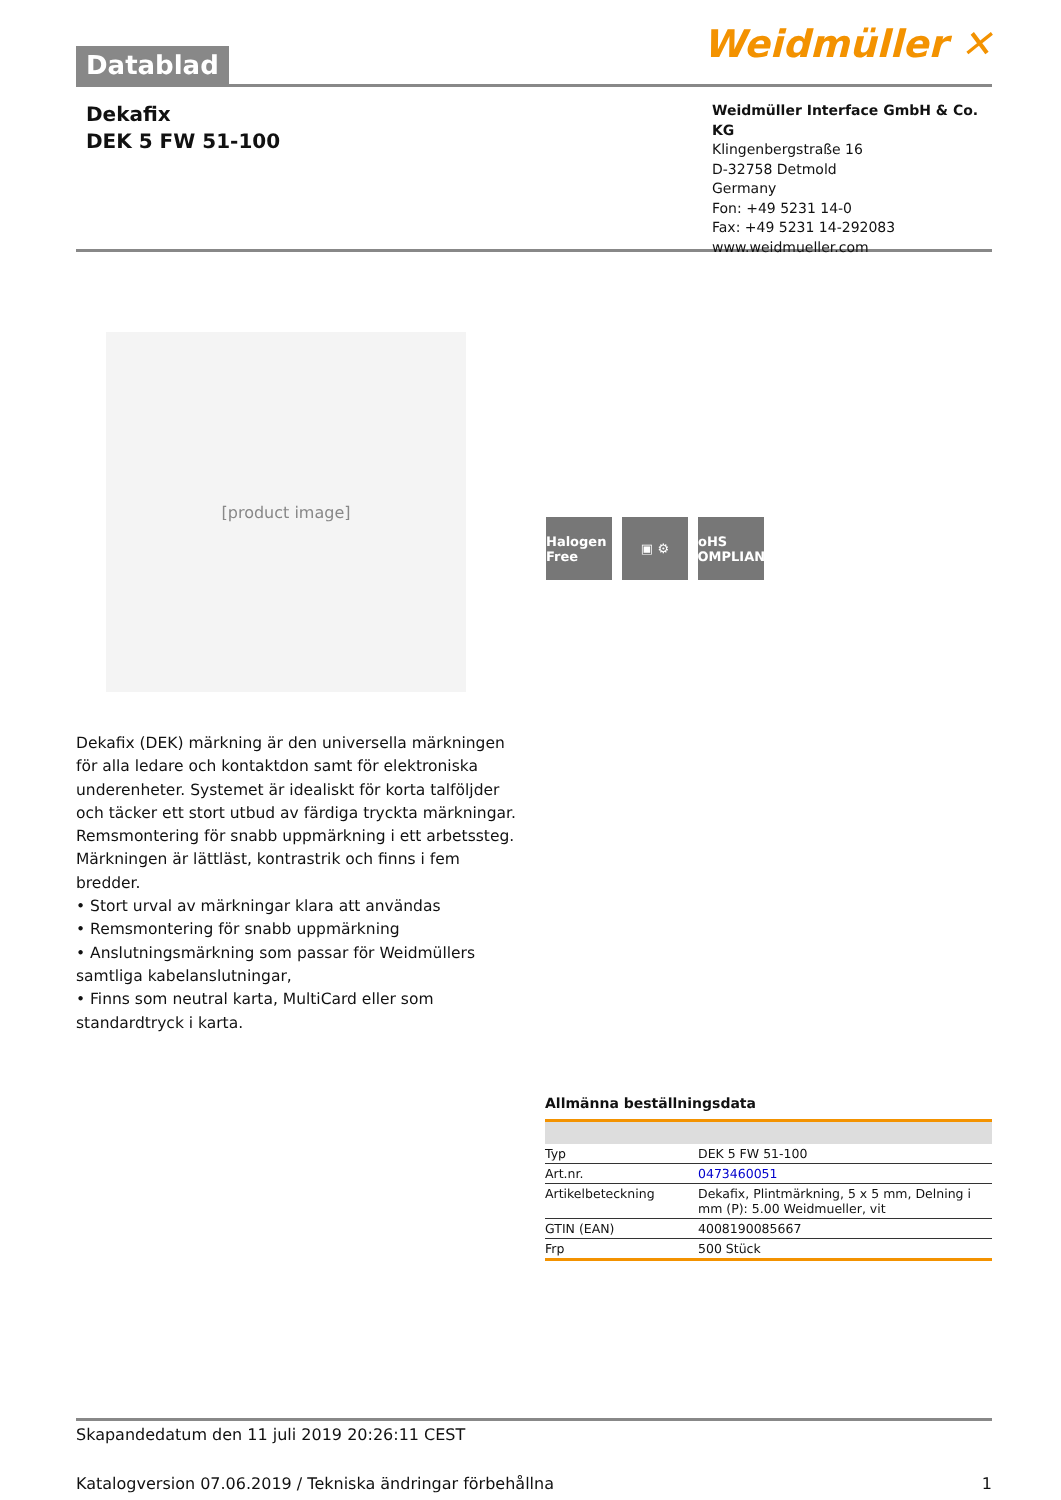Datablad
Weidmüller ✕
Dekafix
DEK 5 FW 51-100
Weidmüller Interface GmbH & Co. KG
Klingenbergstraße 16
D-32758 Detmold
Germany
Fon: +49 5231 14-0
Fax: +49 5231 14-292083
www.weidmueller.com
[product image]
Halogen Free
▣ ⚙ RoHS COMPLIANT
Dekafix (DEK) märkning är den universella märkningen för alla ledare och kontaktdon samt för elektroniska underenheter. Systemet är idealiskt för korta talföljder och täcker ett stort utbud av färdiga tryckta märkningar. Remsmontering för snabb uppmärkning i ett arbetssteg. Märkningen är lättläst, kontrastrik och finns i fem bredder.
• Stort urval av märkningar klara att användas
• Remsmontering för snabb uppmärkning
• Anslutningsmärkning som passar för Weidmüllers samtliga kabelanslutningar,
• Finns som neutral karta, MultiCard eller som standardtryck i karta.
Allmänna beställningsdata
| Typ | DEK 5 FW 51-100 |
| Art.nr. | 0473460051 |
| Artikelbeteckning | Dekafix, Plintmärkning, 5 x 5 mm, Delning i mm (P): 5.00 Weidmueller, vit |
| GTIN (EAN) | 4008190085667 |
| Frp | 500 Stück |
Skapandedatum den 11 juli 2019 20:26:11 CEST
Katalogversion 07.06.2019 / Tekniska ändringar förbehållna 1